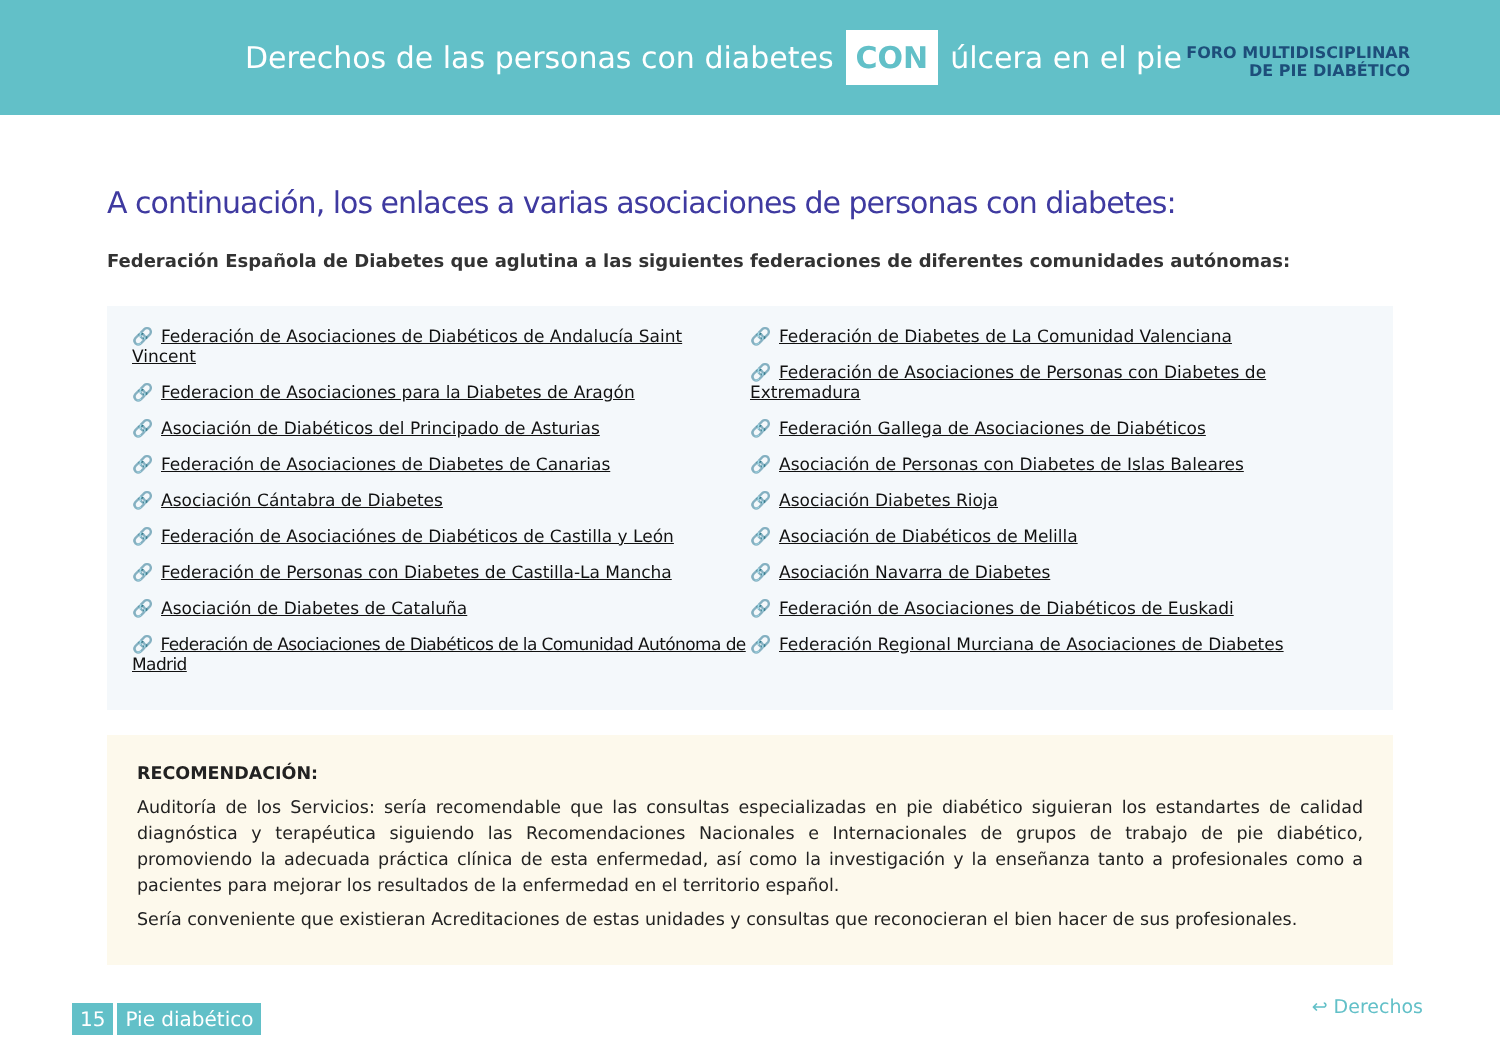Derechos de las personas con diabetes CON úlcera en el pie
FORO MULTIDISCIPLINAR
DE PIE DIABÉTICO
A continuación, los enlaces a varias asociaciones de personas con diabetes:
Federación Española de Diabetes que aglutina a las siguientes federaciones de diferentes comunidades autónomas:
🔗 Federación de Asociaciones de Diabéticos de Andalucía Saint Vincent
🔗 Federacion de Asociaciones para la Diabetes de Aragón
🔗 Asociación de Diabéticos del Principado de Asturias
🔗 Federación de Asociaciones de Diabetes de Canarias
🔗 Asociación Cántabra de Diabetes
🔗 Federación de Asociaciónes de Diabéticos de Castilla y León
🔗 Federación de Personas con Diabetes de Castilla-La Mancha
🔗 Asociación de Diabetes de Cataluña
🔗 Federación de Asociaciones de Diabéticos de la Comunidad Autónoma de Madrid
🔗 Federación de Diabetes de La Comunidad Valenciana
🔗 Federación de Asociaciones de Personas con Diabetes de Extremadura
🔗 Federación Gallega de Asociaciones de Diabéticos
🔗 Asociación de Personas con Diabetes de Islas Baleares
🔗 Asociación Diabetes Rioja
🔗 Asociación de Diabéticos de Melilla
🔗 Asociación Navarra de Diabetes
🔗 Federación de Asociaciones de Diabéticos de Euskadi
🔗 Federación Regional Murciana de Asociaciones de Diabetes
RECOMENDACIÓN:
Auditoría de los Servicios: sería recomendable que las consultas especializadas en pie diabético siguieran los estandartes de calidad diagnóstica y terapéutica siguiendo las Recomendaciones Nacionales e Internacionales de grupos de trabajo de pie diabético, promoviendo la adecuada práctica clínica de esta enfermedad, así como la investigación y la enseñanza tanto a profesionales como a pacientes para mejorar los resultados de la enfermedad en el territorio español.
Sería conveniente que existieran Acreditaciones de estas unidades y consultas que reconocieran el bien hacer de sus profesionales.
15 Pie diabético
↩ Derechos